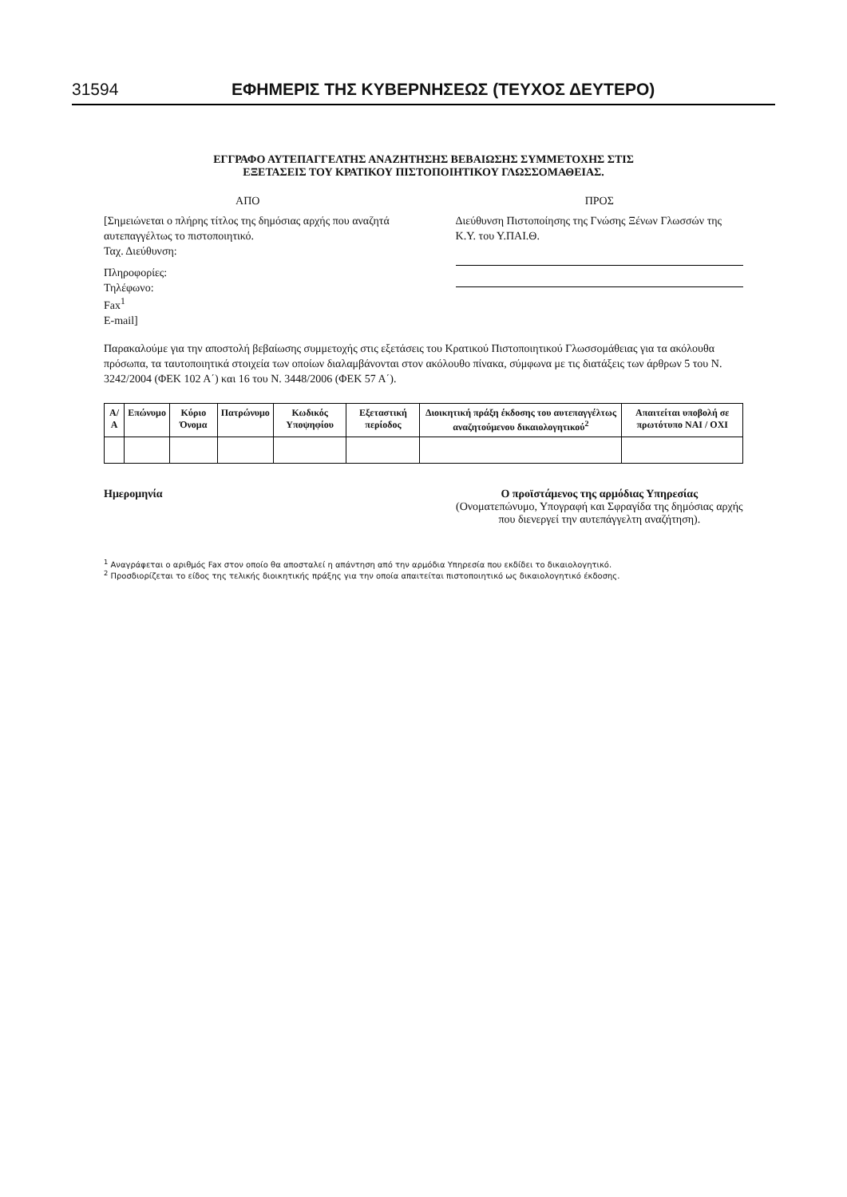31594 ΕΦΗΜΕΡΙΣ ΤΗΣ ΚΥΒΕΡΝΗΣΕΩΣ (ΤΕΥΧΟΣ ΔΕΥΤΕΡΟ)
ΕΓΓΡΑΦΟ ΑΥΤΕΠΑΓΓΕΛΤΗΣ ΑΝΑΖΗΤΗΣΗΣ ΒΕΒΑΙΩΣΗΣ ΣΥΜΜΕΤΟΧΗΣ ΣΤΙΣ
ΕΞΕΤΑΣΕΙΣ ΤΟΥ ΚΡΑΤΙΚΟΥ ΠΙΣΤΟΠΟΙΗΤΙΚΟΥ ΓΛΩΣΣΟΜΑΘΕΙΑΣ.
ΑΠΟ
[Σημειώνεται ο πλήρης τίτλος της δημόσιας αρχής που αναζητά αυτεπαγγέλτως το πιστοποιητικό.
Ταχ. Διεύθυνση:
Πληροφορίες:
Τηλέφωνο:
Fax<sup>1</sup>
E-mail]
ΠΡΟΣ
Διεύθυνση Πιστοποίησης της Γνώσης Ξένων Γλωσσών της Κ.Υ. του Υ.ΠΑΙ.Θ.
Παρακαλούμε για την αποστολή βεβαίωσης συμμετοχής στις εξετάσεις του Κρατικού Πιστοποιητικού Γλωσσομάθειας για τα ακόλουθα πρόσωπα, τα ταυτοποιητικά στοιχεία των οποίων διαλαμβάνονται στον ακόλουθο πίνακα, σύμφωνα με τις διατάξεις των άρθρων 5 του Ν. 3242/2004 (ΦΕΚ 102 Α΄) και 16 του Ν. 3448/2006 (ΦΕΚ 57 Α΄).
| Α/Α | Επώνυμο | Κύριο Όνομα | Πατρώνυμο | Κωδικός Υποψηφίου | Εξεταστική περίοδος | Διοικητική πράξη έκδοσης του αυτεπαγγέλτως αναζητούμενου δικαιολογητικού<sup>2</sup> | Απαιτείται υποβολή σε πρωτότυπο ΝΑΙ / ΟΧΙ |
| --- | --- | --- | --- | --- | --- | --- | --- |
Ημερομηνία Ο προϊστάμενος της αρμόδιας Υπηρεσίας
(Ονοματεπώνυμο, Υπογραφή και Σφραγίδα της δημόσιας αρχής που διενεργεί την αυτεπάγγελτη αναζήτηση).
<sup>1</sup> Αναγράφεται ο αριθμός Fax στον οποίο θα αποσταλεί η απάντηση από την αρμόδια Υπηρεσία που εκδίδει το δικαιολογητικό.
<sup>2</sup> Προσδιορίζεται το είδος της τελικής διοικητικής πράξης για την οποία απαιτείται πιστοποιητικό ως δικαιολογητικό έκδοσης.